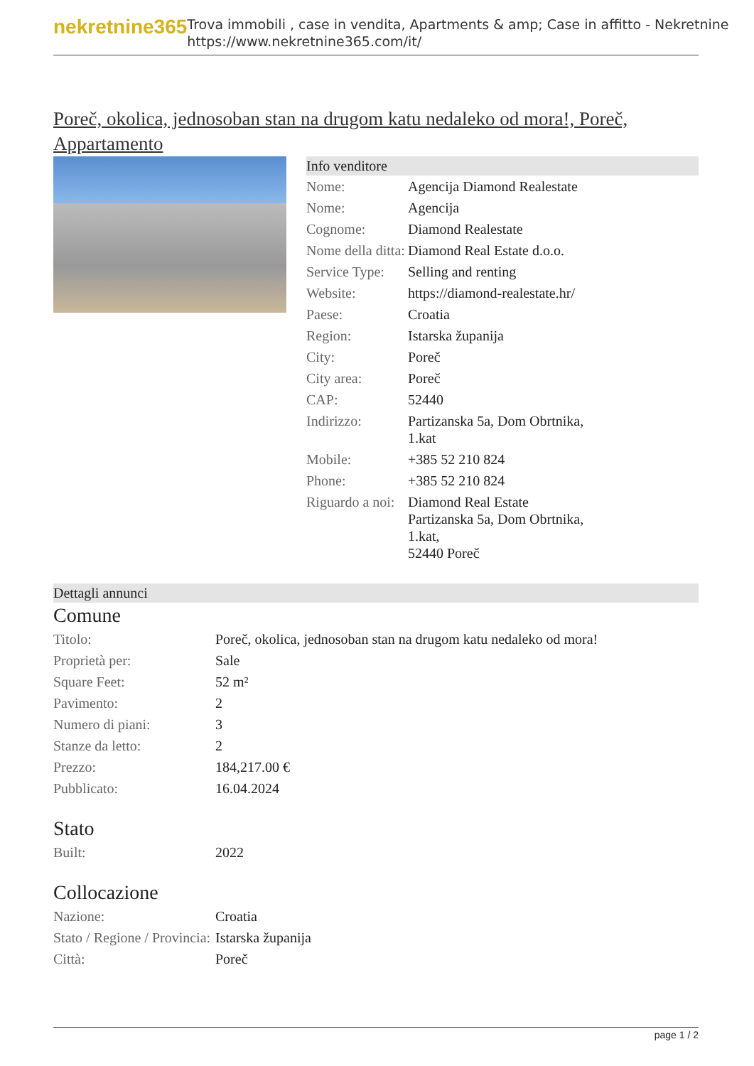nekretnine365
Trova immobili , case in vendita, Apartments & amp; Case in affitto - Nekretnine
https://www.nekretnine365.com/it/
Poreč, okolica, jednosoban stan na drugom katu nedaleko od mora!, Poreč, Appartamento
Info venditore
| Nome: | Agencija Diamond Realestate |
| Nome: | Agencija |
| Cognome: | Diamond Realestate |
| Nome della ditta: | Diamond Real Estate d.o.o. |
| Service Type: | Selling and renting |
| Website: | https://diamond-realestate.hr/ |
| Paese: | Croatia |
| Region: | Istarska županija |
| City: | Poreč |
| City area: | Poreč |
| CAP: | 52440 |
| Indirizzo: | Partizanska 5a, Dom Obrtnika, 1.kat |
| Mobile: | +385 52 210 824 |
| Phone: | +385 52 210 824 |
| Riguardo a noi: | Diamond Real Estate Partizanska 5a, Dom Obrtnika, 1.kat, 52440 Poreč |
Dettagli annunci
Comune
| Titolo: | Poreč, okolica, jednosoban stan na drugom katu nedaleko od mora! |
| Proprietà per: | Sale |
| Square Feet: | 52 m² |
| Pavimento: | 2 |
| Numero di piani: | 3 |
| Stanze da letto: | 2 |
| Prezzo: | 184,217.00 € |
| Pubblicato: | 16.04.2024 |
Stato
| Built: | 2022 |
Collocazione
| Nazione: | Croatia |
| Stato / Regione / Provincia: | Istarska županija |
| Città: | Poreč |
page 1 / 2